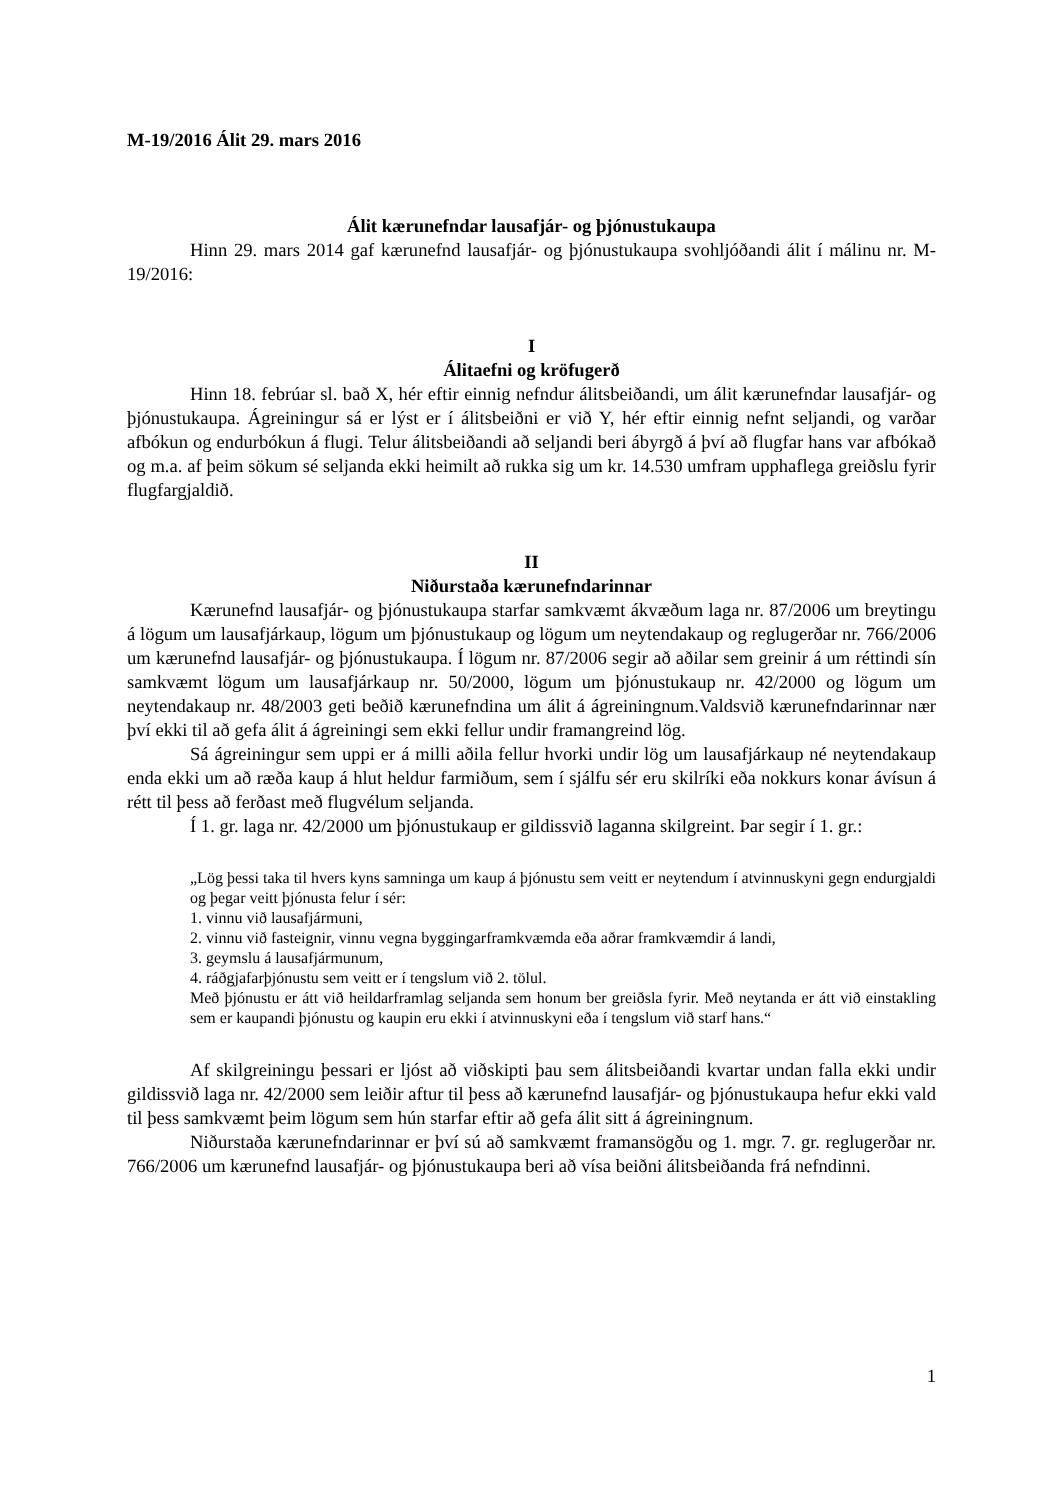M-19/2016 Álit 29. mars 2016
Álit kærunefndar lausafjár- og þjónustukaupa
Hinn 29. mars 2014 gaf kærunefnd lausafjár- og þjónustukaupa svohljóðandi álit í málinu nr. M-19/2016:
I
Álitaefni og kröfugerð
Hinn 18. febrúar sl. bað X, hér eftir einnig nefndur álitsbeiðandi, um álit kærunefndar lausafjár- og þjónustukaupa. Ágreiningur sá er lýst er í álitsbeiðni er við Y, hér eftir einnig nefnt seljandi, og varðar afbókun og endurbókun á flugi. Telur álitsbeiðandi að seljandi beri ábyrgð á því að flugfar hans var afbókað og m.a. af þeim sökum sé seljanda ekki heimilt að rukka sig um kr. 14.530 umfram upphaflega greiðslu fyrir flugfargjaldið.
II
Niðurstaða kærunefndarinnar
Kærunefnd lausafjár- og þjónustukaupa starfar samkvæmt ákvæðum laga nr. 87/2006 um breytingu á lögum um lausafjárkaup, lögum um þjónustukaup og lögum um neytendakaup og reglugerðar nr. 766/2006 um kærunefnd lausafjár- og þjónustukaupa. Í lögum nr. 87/2006 segir að aðilar sem greinir á um réttindi sín samkvæmt lögum um lausafjárkaup nr. 50/2000, lögum um þjónustukaup nr. 42/2000 og lögum um neytendakaup nr. 48/2003 geti beðið kærunefndina um álit á ágreiningnum.Valdsvið kærunefndarinnar nær því ekki til að gefa álit á ágreiningi sem ekki fellur undir framangreind lög.
Sá ágreiningur sem uppi er á milli aðila fellur hvorki undir lög um lausafjárkaup né neytendakaup enda ekki um að ræða kaup á hlut heldur farmiðum, sem í sjálfu sér eru skilríki eða nokkurs konar ávísun á rétt til þess að ferðast með flugvélum seljanda.
Í 1. gr. laga nr. 42/2000 um þjónustukaup er gildissvið laganna skilgreint. Þar segir í 1. gr.:
„Lög þessi taka til hvers kyns samninga um kaup á þjónustu sem veitt er neytendum í atvinnuskyni gegn endurgjaldi og þegar veitt þjónusta felur í sér:
1. vinnu við lausafjármuni,
2. vinnu við fasteignir, vinnu vegna byggingarframkvæmda eða aðrar framkvæmdir á landi,
3. geymslu á lausafjármunum,
4. ráðgjafarþjónustu sem veitt er í tengslum við 2. tölul.
Með þjónustu er átt við heildarframlag seljanda sem honum ber greiðsla fyrir. Með neytanda er átt við einstakling sem er kaupandi þjónustu og kaupin eru ekki í atvinnuskyni eða í tengslum við starf hans.“
Af skilgreiningu þessari er ljóst að viðskipti þau sem álitsbeiðandi kvartar undan falla ekki undir gildissvið laga nr. 42/2000 sem leiðir aftur til þess að kærunefnd lausafjár- og þjónustukaupa hefur ekki vald til þess samkvæmt þeim lögum sem hún starfar eftir að gefa álit sitt á ágreiningnum.
Niðurstaða kærunefndarinnar er því sú að samkvæmt framansögðu og 1. mgr. 7. gr. reglugerðar nr. 766/2006 um kærunefnd lausafjár- og þjónustukaupa beri að vísa beiðni álitsbeiðanda frá nefndinni.
1